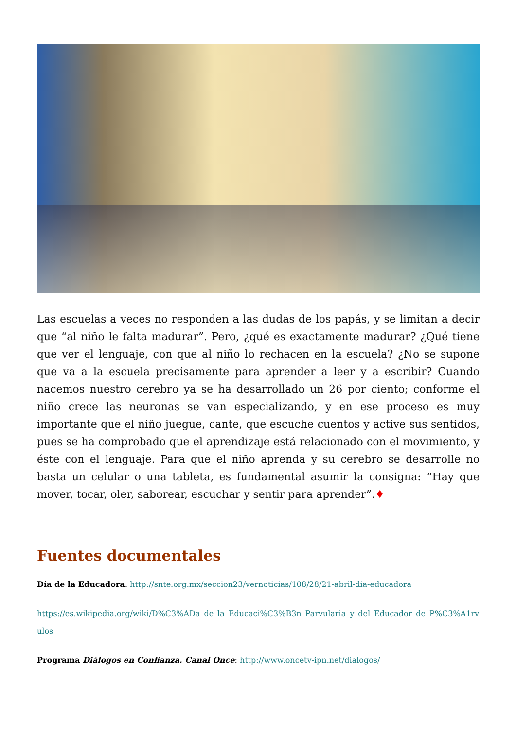Las escuelas a veces no responden a las dudas de los papás, y se limitan a decir que “al niño le falta madurar”. Pero, ¿qué es exactamente madurar? ¿Qué tiene que ver el lenguaje, con que al niño lo rechacen en la escuela? ¿No se supone que va a la escuela precisamente para aprender a leer y a escribir? Cuando nacemos nuestro cerebro ya se ha desarrollado un 26 por ciento; conforme el niño crece las neuronas se van especializando, y en ese proceso es muy importante que el niño juegue, cante, que escuche cuentos y active sus sentidos, pues se ha comprobado que el aprendizaje está relacionado con el movimiento, y éste con el lenguaje. Para que el niño aprenda y su cerebro se desarrolle no basta un celular o una tableta, es fundamental asumir la consigna: “Hay que mover, tocar, oler, saborear, escuchar y sentir para aprender”.♦
Fuentes documentales
Día de la Educadora: http://snte.org.mx/seccion23/vernoticias/108/28/21-abril-dia-educadora
https://es.wikipedia.org/wiki/D%C3%ADa_de_la_Educaci%C3%B3n_Parvularia_y_del_Educador_de_P%C3%A1rvulos
Programa Diálogos en Confianza. Canal Once: http://www.oncetv-ipn.net/dialogos/